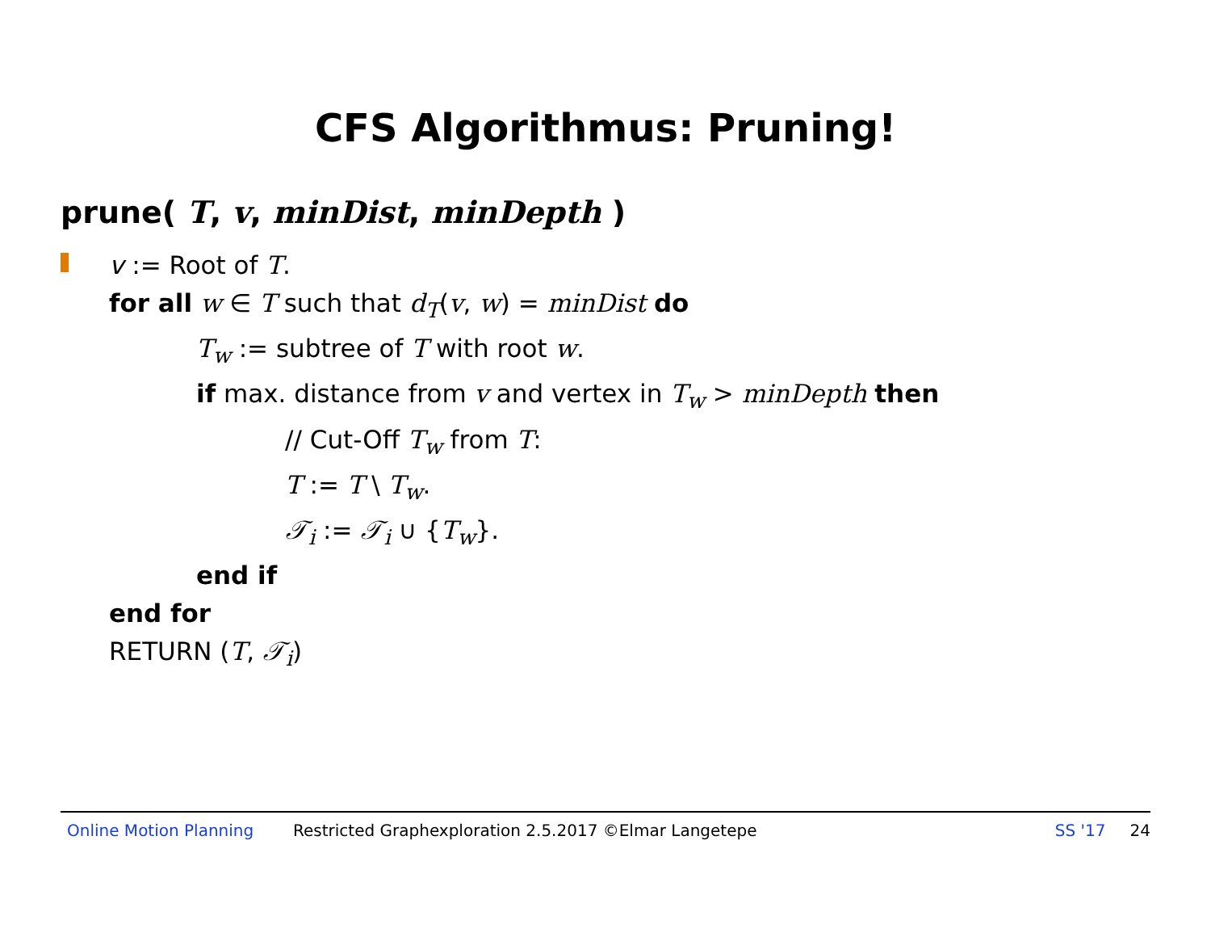CFS Algorithmus: Pruning!
prune( T, v, minDist, minDepth )
v := Root of T.
for all w ∈ T such that d<sub>T</sub>(v, w) = minDist do
T<sub>w</sub> := subtree of T with root w.
if max. distance from v and vertex in T<sub>w</sub> > minDepth then
// Cut-Off T<sub>w</sub> from T:
T := T \ T<sub>w</sub>.
𝒯<sub>i</sub> := 𝒯<sub>i</sub> ∪ {T<sub>w</sub>}.
end if
end for
RETURN (T, 𝒯<sub>i</sub>)
Online Motion Planning Restricted Graphexploration 2.5.2017 ©Elmar Langetepe SS '17 24